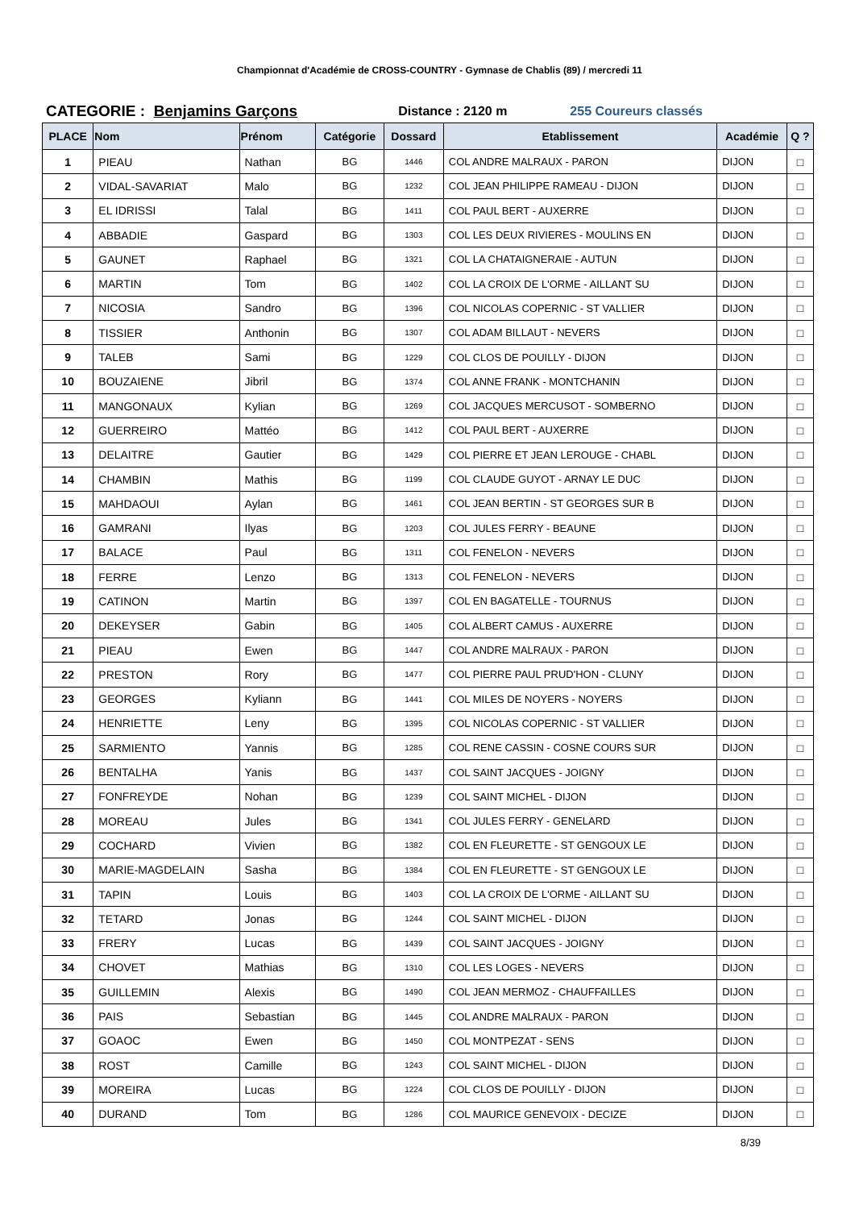Championnat d'Académie de CROSS-COUNTRY - Gymnase de Chablis (89) / mercredi 11
CATEGORIE : Benjamins Garçons Distance : 2120 m 255 Coureurs classés
| PLACE | Nom | Prénom | Catégorie | Dossard | Etablissement | Académie | Q ? |
| --- | --- | --- | --- | --- | --- | --- | --- |
| 1 | PIEAU | Nathan | BG | 1446 | COL ANDRE MALRAUX - PARON | DIJON | □ |
| 2 | VIDAL-SAVARIAT | Malo | BG | 1232 | COL JEAN PHILIPPE RAMEAU - DIJON | DIJON | □ |
| 3 | EL IDRISSI | Talal | BG | 1411 | COL PAUL BERT - AUXERRE | DIJON | □ |
| 4 | ABBADIE | Gaspard | BG | 1303 | COL LES DEUX RIVIERES - MOULINS EN | DIJON | □ |
| 5 | GAUNET | Raphael | BG | 1321 | COL LA CHATAIGNERAIE - AUTUN | DIJON | □ |
| 6 | MARTIN | Tom | BG | 1402 | COL LA CROIX DE L'ORME - AILLANT SU | DIJON | □ |
| 7 | NICOSIA | Sandro | BG | 1396 | COL NICOLAS COPERNIC - ST VALLIER | DIJON | □ |
| 8 | TISSIER | Anthonin | BG | 1307 | COL ADAM BILLAUT - NEVERS | DIJON | □ |
| 9 | TALEB | Sami | BG | 1229 | COL CLOS DE POUILLY - DIJON | DIJON | □ |
| 10 | BOUZAIENE | Jibril | BG | 1374 | COL ANNE FRANK - MONTCHANIN | DIJON | □ |
| 11 | MANGONAUX | Kylian | BG | 1269 | COL JACQUES MERCUSOT - SOMBERNO | DIJON | □ |
| 12 | GUERREIRO | Mattéo | BG | 1412 | COL PAUL BERT - AUXERRE | DIJON | □ |
| 13 | DELAITRE | Gautier | BG | 1429 | COL PIERRE ET JEAN LEROUGE - CHABL | DIJON | □ |
| 14 | CHAMBIN | Mathis | BG | 1199 | COL CLAUDE GUYOT - ARNAY LE DUC | DIJON | □ |
| 15 | MAHDAOUI | Aylan | BG | 1461 | COL JEAN BERTIN - ST GEORGES SUR B | DIJON | □ |
| 16 | GAMRANI | Ilyas | BG | 1203 | COL JULES FERRY - BEAUNE | DIJON | □ |
| 17 | BALACE | Paul | BG | 1311 | COL FENELON - NEVERS | DIJON | □ |
| 18 | FERRE | Lenzo | BG | 1313 | COL FENELON - NEVERS | DIJON | □ |
| 19 | CATINON | Martin | BG | 1397 | COL EN BAGATELLE - TOURNUS | DIJON | □ |
| 20 | DEKEYSER | Gabin | BG | 1405 | COL ALBERT CAMUS - AUXERRE | DIJON | □ |
| 21 | PIEAU | Ewen | BG | 1447 | COL ANDRE MALRAUX - PARON | DIJON | □ |
| 22 | PRESTON | Rory | BG | 1477 | COL PIERRE PAUL PRUD'HON - CLUNY | DIJON | □ |
| 23 | GEORGES | Kyliann | BG | 1441 | COL MILES DE NOYERS - NOYERS | DIJON | □ |
| 24 | HENRIETTE | Leny | BG | 1395 | COL NICOLAS COPERNIC - ST VALLIER | DIJON | □ |
| 25 | SARMIENTO | Yannis | BG | 1285 | COL RENE CASSIN - COSNE COURS SUR | DIJON | □ |
| 26 | BENTALHA | Yanis | BG | 1437 | COL SAINT JACQUES - JOIGNY | DIJON | □ |
| 27 | FONFREYDE | Nohan | BG | 1239 | COL SAINT MICHEL - DIJON | DIJON | □ |
| 28 | MOREAU | Jules | BG | 1341 | COL JULES FERRY - GENELARD | DIJON | □ |
| 29 | COCHARD | Vivien | BG | 1382 | COL EN FLEURETTE - ST GENGOUX LE | DIJON | □ |
| 30 | MARIE-MAGDELAIN | Sasha | BG | 1384 | COL EN FLEURETTE - ST GENGOUX LE | DIJON | □ |
| 31 | TAPIN | Louis | BG | 1403 | COL LA CROIX DE L'ORME - AILLANT SU | DIJON | □ |
| 32 | TETARD | Jonas | BG | 1244 | COL SAINT MICHEL - DIJON | DIJON | □ |
| 33 | FRERY | Lucas | BG | 1439 | COL SAINT JACQUES - JOIGNY | DIJON | □ |
| 34 | CHOVET | Mathias | BG | 1310 | COL LES LOGES - NEVERS | DIJON | □ |
| 35 | GUILLEMIN | Alexis | BG | 1490 | COL JEAN MERMOZ - CHAUFFAILLES | DIJON | □ |
| 36 | PAIS | Sebastian | BG | 1445 | COL ANDRE MALRAUX - PARON | DIJON | □ |
| 37 | GOAOC | Ewen | BG | 1450 | COL MONTPEZAT - SENS | DIJON | □ |
| 38 | ROST | Camille | BG | 1243 | COL SAINT MICHEL - DIJON | DIJON | □ |
| 39 | MOREIRA | Lucas | BG | 1224 | COL CLOS DE POUILLY - DIJON | DIJON | □ |
| 40 | DURAND | Tom | BG | 1286 | COL MAURICE GENEVOIX - DECIZE | DIJON | □ |
8/39